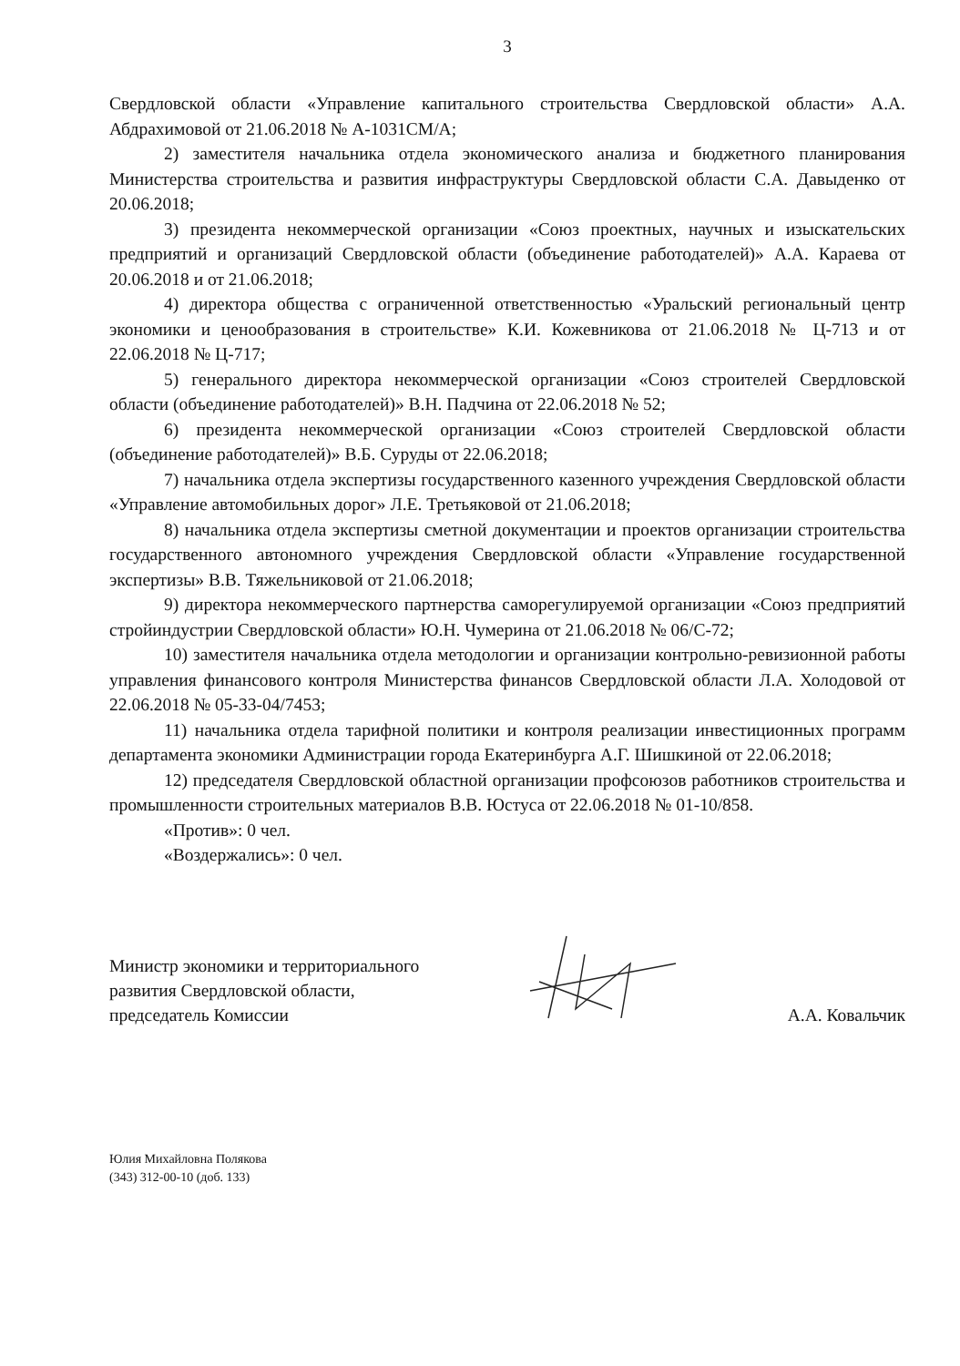3
Свердловской области «Управление капитального строительства Свердловской области» А.А. Абдрахимовой от 21.06.2018 № А-1031СМ/А;
2) заместителя начальника отдела экономического анализа и бюджетного планирования Министерства строительства и развития инфраструктуры Свердловской области С.А. Давыденко от 20.06.2018;
3) президента некоммерческой организации «Союз проектных, научных и изыскательских предприятий и организаций Свердловской области (объединение работодателей)» А.А. Караева от 20.06.2018 и от 21.06.2018;
4) директора общества с ограниченной ответственностью «Уральский региональный центр экономики и ценообразования в строительстве» К.И. Кожевникова от 21.06.2018 № Ц-713 и от 22.06.2018 № Ц-717;
5) генерального директора некоммерческой организации «Союз строителей Свердловской области (объединение работодателей)» В.Н. Падчина от 22.06.2018 № 52;
6) президента некоммерческой организации «Союз строителей Свердловской области (объединение работодателей)» В.Б. Суруды от 22.06.2018;
7) начальника отдела экспертизы государственного казенного учреждения Свердловской области «Управление автомобильных дорог» Л.Е. Третьяковой от 21.06.2018;
8) начальника отдела экспертизы сметной документации и проектов организации строительства государственного автономного учреждения Свердловской области «Управление государственной экспертизы» В.В. Тяжельниковой от 21.06.2018;
9) директора некоммерческого партнерства саморегулируемой организации «Союз предприятий стройиндустрии Свердловской области» Ю.Н. Чумерина от 21.06.2018 № 06/С-72;
10) заместителя начальника отдела методологии и организации контрольно-ревизионной работы управления финансового контроля Министерства финансов Свердловской области Л.А. Холодовой от 22.06.2018 № 05-33-04/7453;
11) начальника отдела тарифной политики и контроля реализации инвестиционных программ департамента экономики Администрации города Екатеринбурга А.Г. Шишкиной от 22.06.2018;
12) председателя Свердловской областной организации профсоюзов работников строительства и промышленности строительных материалов В.В. Юстуса от 22.06.2018 № 01-10/858.
«Против»: 0 чел.
«Воздержались»: 0 чел.
Министр экономики и территориального
развития Свердловской области,
председатель Комиссии
А.А. Ковальчик
Юлия Михайловна Полякова
(343) 312-00-10 (доб. 133)